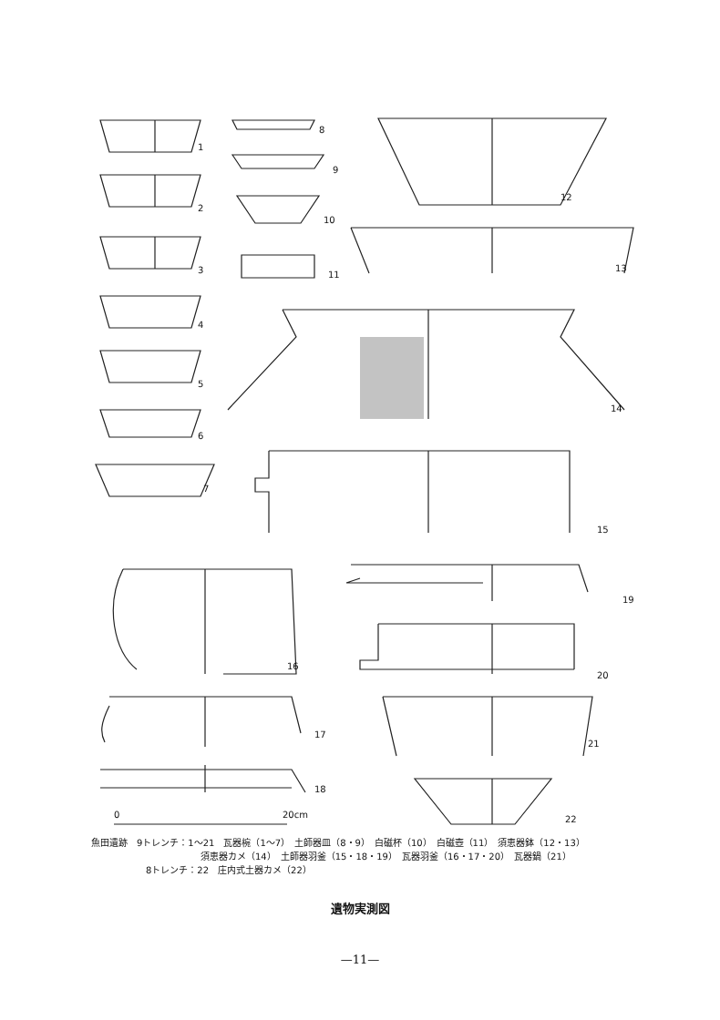1
2
3
4
5
6
7
8
9
10
11
12
13
14
15
16
19
20
17
18
21
22
0
20cm
魚田遺跡　9トレンチ：1～21　瓦器椀（1～7）　土師器皿（8・9）　白磁杯（10）　白磁壺（11）　須恵器鉢（12・13）
須恵器カメ（14）　土師器羽釜（15・18・19）　瓦器羽釜（16・17・20）　瓦器鍋（21）
8トレンチ：22　庄内式土器カメ（22）
遺物実測図
—11—